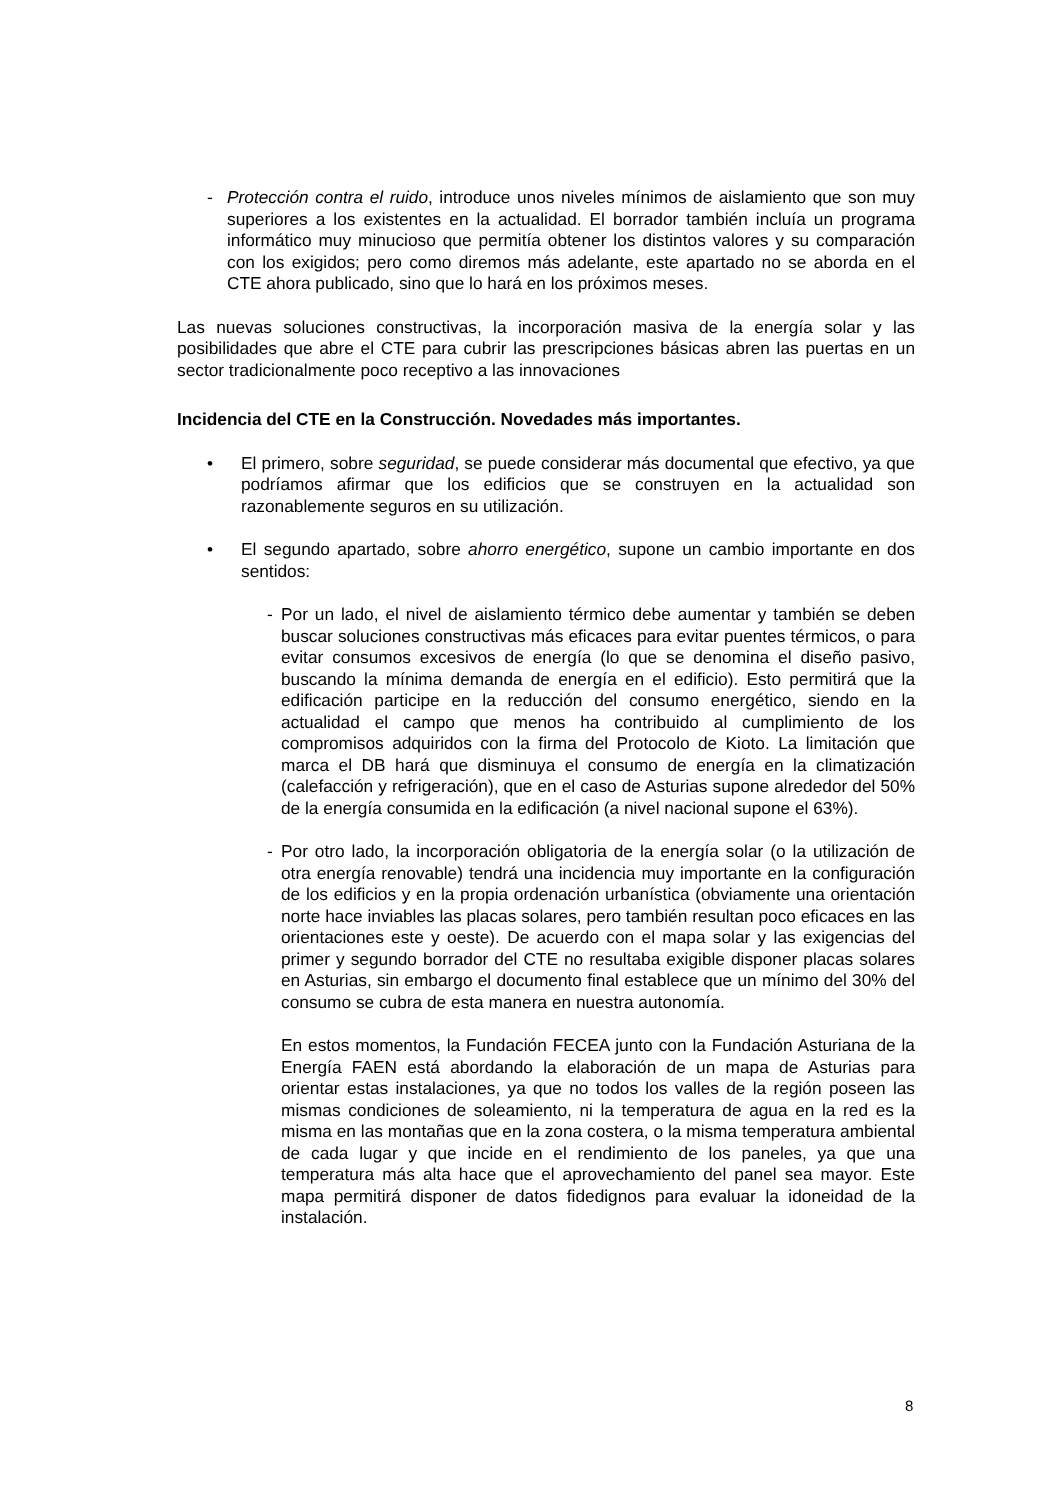- Protección contra el ruido, introduce unos niveles mínimos de aislamiento que son muy superiores a los existentes en la actualidad. El borrador también incluía un programa informático muy minucioso que permitía obtener los distintos valores y su comparación con los exigidos; pero como diremos más adelante, este apartado no se aborda en el CTE ahora publicado, sino que lo hará en los próximos meses.
Las nuevas soluciones constructivas, la incorporación masiva de la energía solar y las posibilidades que abre el CTE para cubrir las prescripciones básicas abren las puertas en un sector tradicionalmente poco receptivo a las innovaciones
Incidencia del CTE en la Construcción. Novedades más importantes.
• El primero, sobre seguridad, se puede considerar más documental que efectivo, ya que podríamos afirmar que los edificios que se construyen en la actualidad son razonablemente seguros en su utilización.
• El segundo apartado, sobre ahorro energético, supone un cambio importante en dos sentidos:
- Por un lado, el nivel de aislamiento térmico debe aumentar y también se deben buscar soluciones constructivas más eficaces para evitar puentes térmicos, o para evitar consumos excesivos de energía (lo que se denomina el diseño pasivo, buscando la mínima demanda de energía en el edificio). Esto permitirá que la edificación participe en la reducción del consumo energético, siendo en la actualidad el campo que menos ha contribuido al cumplimiento de los compromisos adquiridos con la firma del Protocolo de Kioto. La limitación que marca el DB hará que disminuya el consumo de energía en la climatización (calefacción y refrigeración), que en el caso de Asturias supone alrededor del 50% de la energía consumida en la edificación (a nivel nacional supone el 63%).
- Por otro lado, la incorporación obligatoria de la energía solar (o la utilización de otra energía renovable) tendrá una incidencia muy importante en la configuración de los edificios y en la propia ordenación urbanística (obviamente una orientación norte hace inviables las placas solares, pero también resultan poco eficaces en las orientaciones este y oeste). De acuerdo con el mapa solar y las exigencias del primer y segundo borrador del CTE no resultaba exigible disponer placas solares en Asturias, sin embargo el documento final establece que un mínimo del 30% del consumo se cubra de esta manera en nuestra autonomía.
En estos momentos, la Fundación FECEA junto con la Fundación Asturiana de la Energía FAEN está abordando la elaboración de un mapa de Asturias para orientar estas instalaciones, ya que no todos los valles de la región poseen las mismas condiciones de soleamiento, ni la temperatura de agua en la red es la misma en las montañas que en la zona costera, o la misma temperatura ambiental de cada lugar y que incide en el rendimiento de los paneles, ya que una temperatura más alta hace que el aprovechamiento del panel sea mayor. Este mapa permitirá disponer de datos fidedignos para evaluar la idoneidad de la instalación.
8